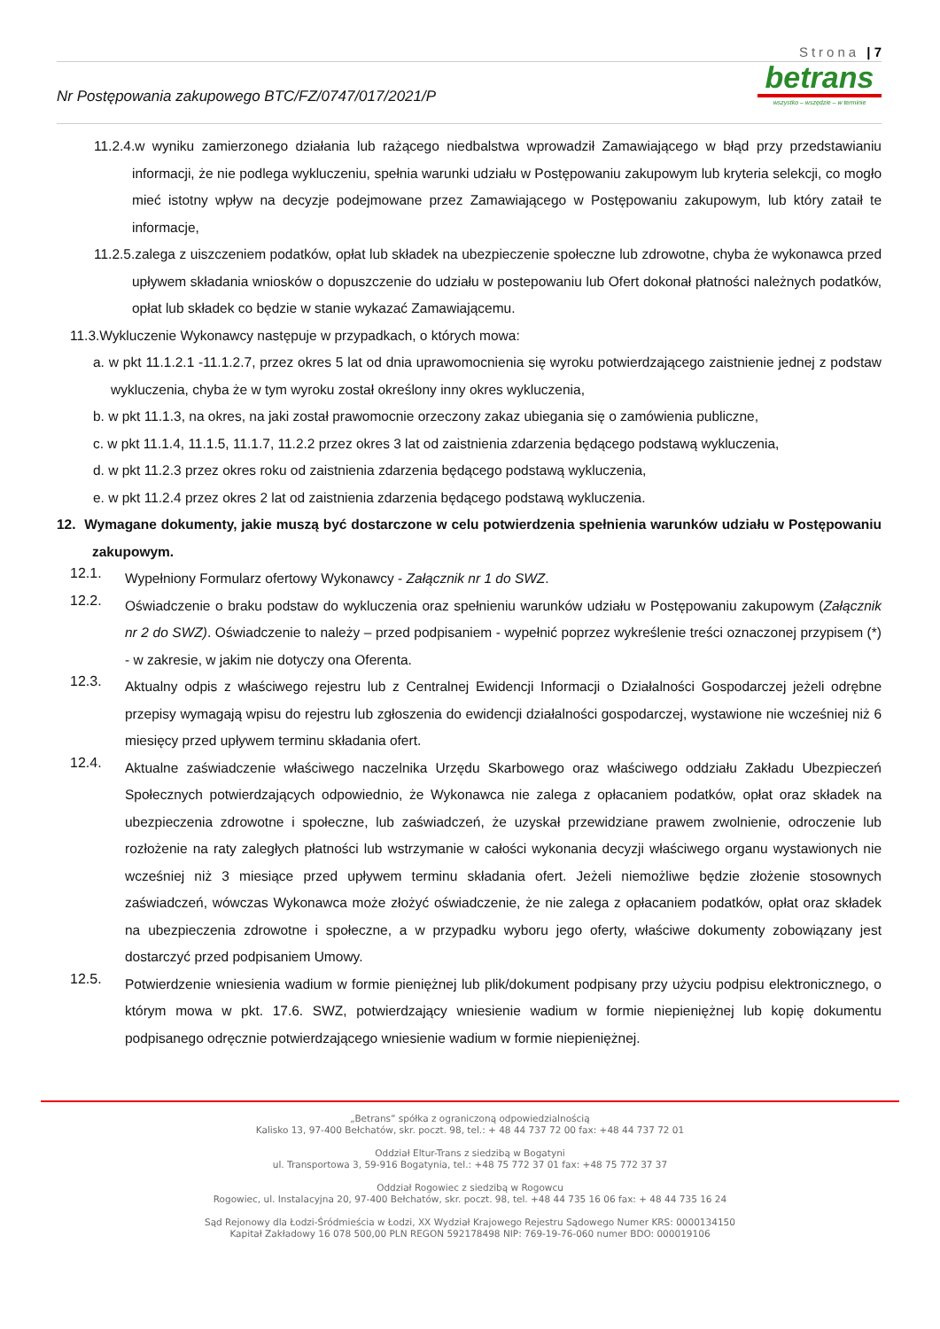Strona | 7
Nr Postępowania zakupowego BTC/FZ/0747/017/2021/P
be trans
wszystko – wszędzie – w terminie
11.2.4.w wyniku zamierzonego działania lub rażącego niedbalstwa wprowadził Zamawiającego w błąd przy przedstawianiu informacji, że nie podlega wykluczeniu, spełnia warunki udziału w Postępowaniu zakupowym lub kryteria selekcji, co mogło mieć istotny wpływ na decyzje podejmowane przez Zamawiającego w Postępowaniu zakupowym, lub który zataił te informacje,
11.2.5.zalega z uiszczeniem podatków, opłat lub składek na ubezpieczenie społeczne lub zdrowotne, chyba że wykonawca przed upływem składania wniosków o dopuszczenie do udziału w postepowaniu lub Ofert dokonał płatności należnych podatków, opłat lub składek co będzie w stanie wykazać Zamawiającemu.
11.3.Wykluczenie Wykonawcy następuje w przypadkach, o których mowa:
a. w pkt 11.1.2.1 -11.1.2.7, przez okres 5 lat od dnia uprawomocnienia się wyroku potwierdzającego zaistnienie jednej z podstaw wykluczenia, chyba że w tym wyroku został określony inny okres wykluczenia,
b. w pkt 11.1.3, na okres, na jaki został prawomocnie orzeczony zakaz ubiegania się o zamówienia publiczne,
c. w pkt 11.1.4, 11.1.5, 11.1.7, 11.2.2 przez okres 3 lat od zaistnienia zdarzenia będącego podstawą wykluczenia,
d. w pkt 11.2.3 przez okres roku od zaistnienia zdarzenia będącego podstawą wykluczenia,
e. w pkt 11.2.4 przez okres 2 lat od zaistnienia zdarzenia będącego podstawą wykluczenia.
12. Wymagane dokumenty, jakie muszą być dostarczone w celu potwierdzenia spełnienia warunków udziału w Postępowaniu zakupowym.
12.1.
Wypełniony Formularz ofertowy Wykonawcy - Załącznik nr 1 do SWZ.
12.2.
Oświadczenie o braku podstaw do wykluczenia oraz spełnieniu warunków udziału w Postępowaniu zakupowym (Załącznik nr 2 do SWZ). Oświadczenie to należy – przed podpisaniem - wypełnić poprzez wykreślenie treści oznaczonej przypisem (*) - w zakresie, w jakim nie dotyczy ona Oferenta.
12.3.
Aktualny odpis z właściwego rejestru lub z Centralnej Ewidencji Informacji o Działalności Gospodarczej jeżeli odrębne przepisy wymagają wpisu do rejestru lub zgłoszenia do ewidencji działalności gospodarczej, wystawione nie wcześniej niż 6 miesięcy przed upływem terminu składania ofert.
12.4.
Aktualne zaświadczenie właściwego naczelnika Urzędu Skarbowego oraz właściwego oddziału Zakładu Ubezpieczeń Społecznych potwierdzających odpowiednio, że Wykonawca nie zalega z opłacaniem podatków, opłat oraz składek na ubezpieczenia zdrowotne i społeczne, lub zaświadczeń, że uzyskał przewidziane prawem zwolnienie, odroczenie lub rozłożenie na raty zaległych płatności lub wstrzymanie w całości wykonania decyzji właściwego organu wystawionych nie wcześniej niż 3 miesiące przed upływem terminu składania ofert. Jeżeli niemożliwe będzie złożenie stosownych zaświadczeń, wówczas Wykonawca może złożyć oświadczenie, że nie zalega z opłacaniem podatków, opłat oraz składek na ubezpieczenia zdrowotne i społeczne, a w przypadku wyboru jego oferty, właściwe dokumenty zobowiązany jest dostarczyć przed podpisaniem Umowy.
12.5.
Potwierdzenie wniesienia wadium w formie pieniężnej lub plik/dokument podpisany przy użyciu podpisu elektronicznego, o którym mowa w pkt. 17.6. SWZ, potwierdzający wniesienie wadium w formie niepieniężnej lub kopię dokumentu podpisanego odręcznie potwierdzającego wniesienie wadium w formie niepieniężnej.
„Betrans” spółka z ograniczoną odpowiedzialnością
Kalisko 13, 97-400 Bełchatów, skr. poczt. 98, tel.: + 48 44 737 72 00 fax: +48 44 737 72 01
Oddział Eltur-Trans z siedzibą w Bogatyni
ul. Transportowa 3, 59-916 Bogatynia, tel.: +48 75 772 37 01 fax: +48 75 772 37 37
Oddział Rogowiec z siedzibą w Rogowcu
Rogowiec, ul. Instalacyjna 20, 97-400 Bełchatów, skr. poczt. 98, tel. +48 44 735 16 06 fax: + 48 44 735 16 24
Sąd Rejonowy dla Łodzi-Śródmieścia w Łodzi, XX Wydział Krajowego Rejestru Sądowego Numer KRS: 0000134150
Kapitał Zakładowy 16 078 500,00 PLN REGON 592178498 NIP: 769-19-76-060 numer BDO: 000019106